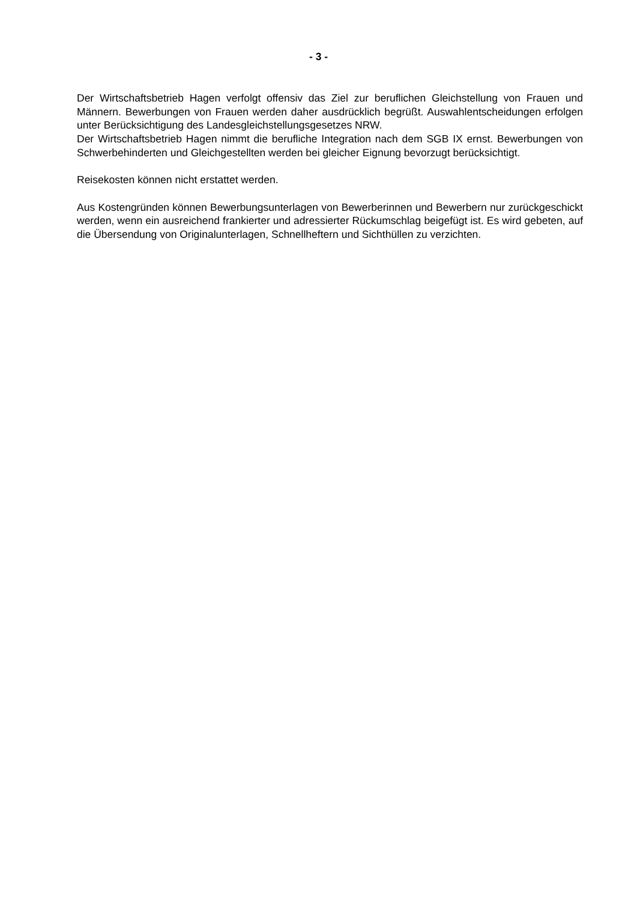- 3 -
Der Wirtschaftsbetrieb Hagen verfolgt offensiv das Ziel zur beruflichen Gleichstellung von Frauen und Männern. Bewerbungen von Frauen werden daher ausdrücklich begrüßt. Auswahlentscheidungen erfolgen unter Berücksichtigung des Landesgleichstellungsgesetzes NRW.
Der Wirtschaftsbetrieb Hagen nimmt die berufliche Integration nach dem SGB IX ernst. Bewerbungen von Schwerbehinderten und Gleichgestellten werden bei gleicher Eignung bevorzugt berücksichtigt.
Reisekosten können nicht erstattet werden.
Aus Kostengründen können Bewerbungsunterlagen von Bewerberinnen und Bewerbern nur zurückgeschickt werden, wenn ein ausreichend frankierter und adressierter Rückumschlag beigefügt ist. Es wird gebeten, auf die Übersendung von Originalunterlagen, Schnellheftern und Sichthüllen zu verzichten.